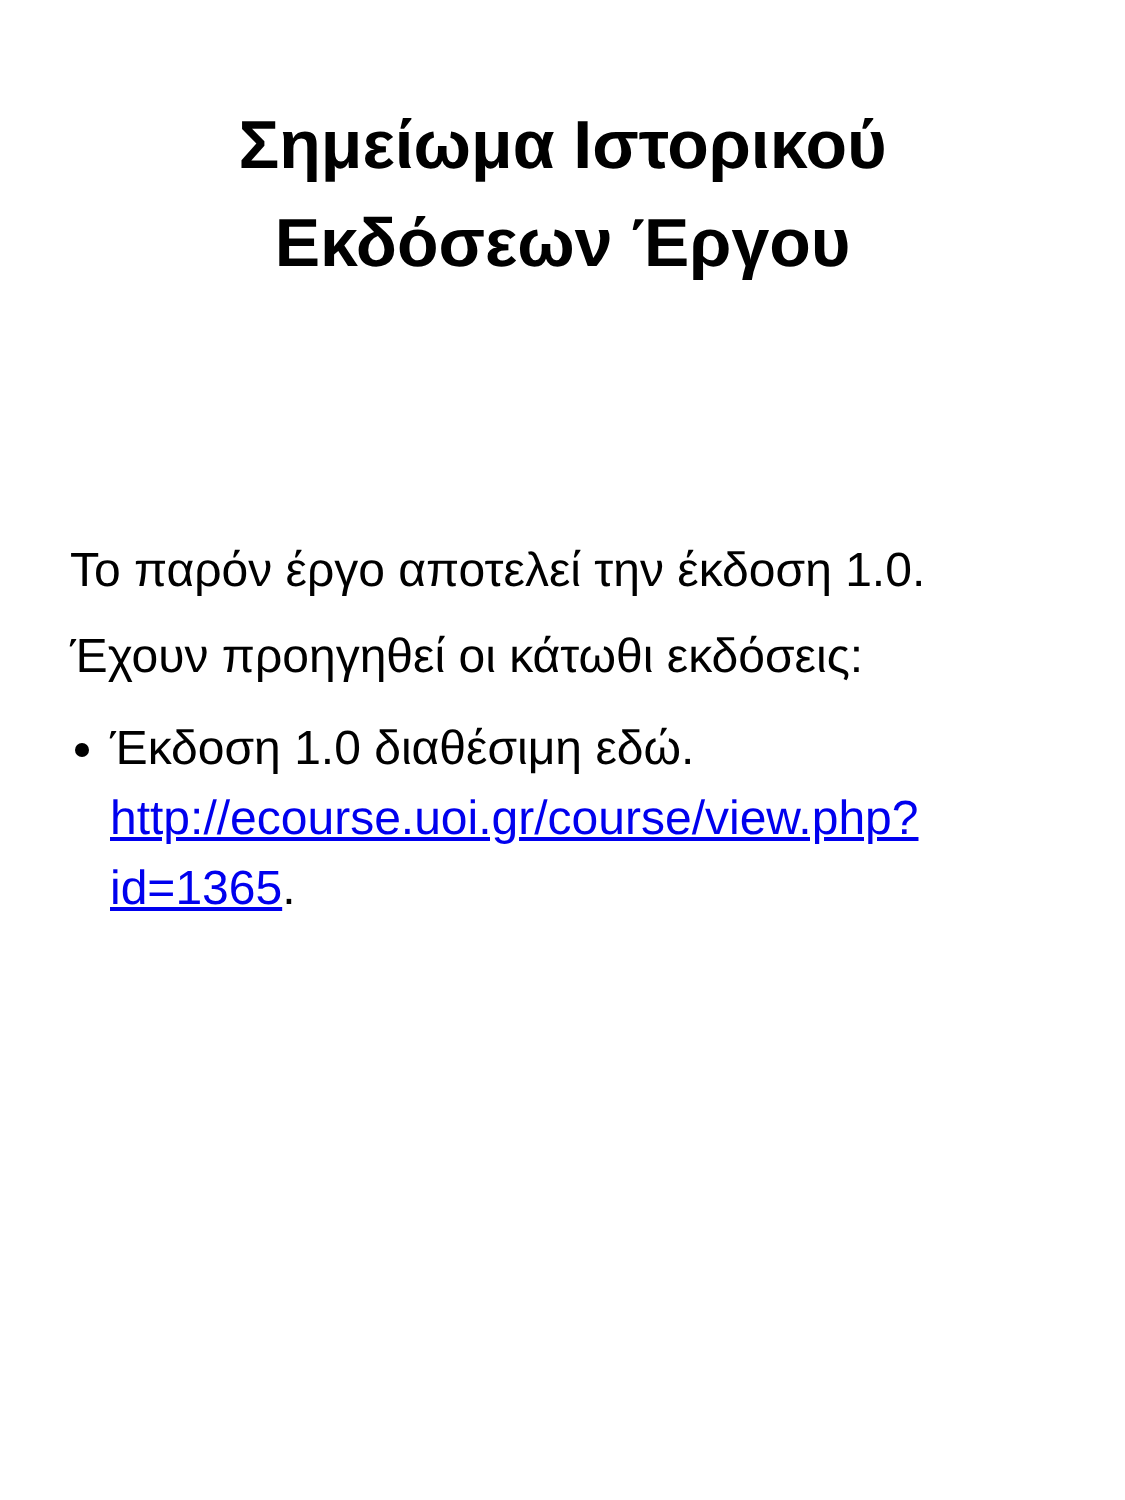Σημείωμα Ιστορικού
Εκδόσεων Έργου
Το παρόν έργο αποτελεί την έκδοση 1.0.
Έχουν προηγηθεί οι κάτωθι εκδόσεις:
Έκδοση 1.0 διαθέσιμη εδώ. http://ecourse.uoi.gr/course/view.php?id=1365.